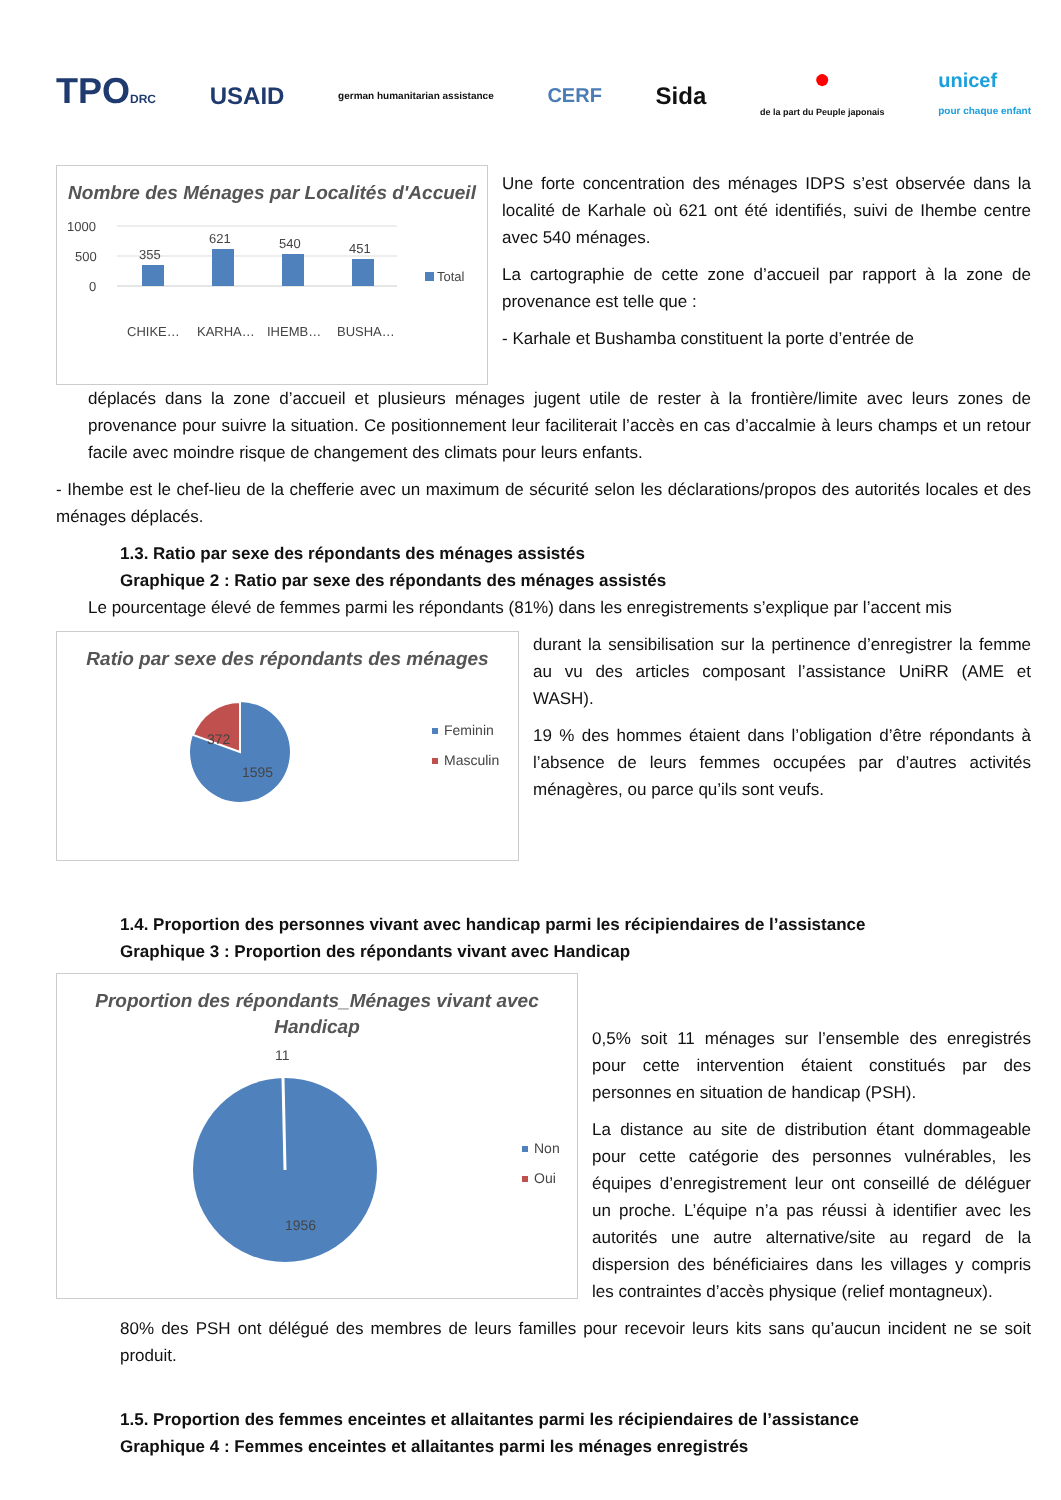TPODRC USAID german humanitarian assistance CERF Sida ●
de la part du Peuple japonais unicef
pour chaque enfant
Nombre des Ménages par Localités d'Accueil
1000
500
0
355
621
540
451
Total
CHIKE…
KARHA…
IHEMB…
BUSHA…
Une forte concentration des ménages IDPS s’est observée dans la localité de Karhale où 621 ont été identifiés, suivi de Ihembe centre avec 540 ménages.
La cartographie de cette zone d’accueil par rapport à la zone de provenance est telle que :
- Karhale et Bushamba constituent la porte d’entrée de
déplacés dans la zone d’accueil et plusieurs ménages jugent utile de rester à la frontière/limite avec leurs zones de provenance pour suivre la situation. Ce positionnement leur faciliterait l’accès en cas d’accalmie à leurs champs et un retour facile avec moindre risque de changement des climats pour leurs enfants.
- Ihembe est le chef-lieu de la chefferie avec un maximum de sécurité selon les déclarations/propos des autorités locales et des ménages déplacés.
1.3. Ratio par sexe des répondants des ménages assistés
Graphique 2 : Ratio par sexe des répondants des ménages assistés
Le pourcentage élevé de femmes parmi les répondants (81%) dans les enregistrements s’explique par l’accent mis
Ratio par sexe des répondants des ménages
372
1595
Feminin
Masculin
durant la sensibilisation sur la pertinence d’enregistrer la femme au vu des articles composant l’assistance UniRR (AME et WASH).
19 % des hommes étaient dans l’obligation d’être répondants à l’absence de leurs femmes occupées par d’autres activités ménagères, ou parce qu’ils sont veufs.
1.4. Proportion des personnes vivant avec handicap parmi les récipiendaires de l’assistance
Graphique 3 : Proportion des répondants vivant avec Handicap
Proportion des répondants_Ménages vivant avec Handicap
11
1956
Non
Oui
0,5% soit 11 ménages sur l’ensemble des enregistrés pour cette intervention étaient constitués par des personnes en situation de handicap (PSH).
La distance au site de distribution étant dommageable pour cette catégorie des personnes vulnérables, les équipes d’enregistrement leur ont conseillé de déléguer un proche. L’équipe n’a pas réussi à identifier avec les autorités une autre alternative/site au regard de la dispersion des bénéficiaires dans les villages y compris les contraintes d’accès physique (relief montagneux).
80% des PSH ont délégué des membres de leurs familles pour recevoir leurs kits sans qu’aucun incident ne se soit produit.
1.5. Proportion des femmes enceintes et allaitantes parmi les récipiendaires de l’assistance
Graphique 4 : Femmes enceintes et allaitantes parmi les ménages enregistrés